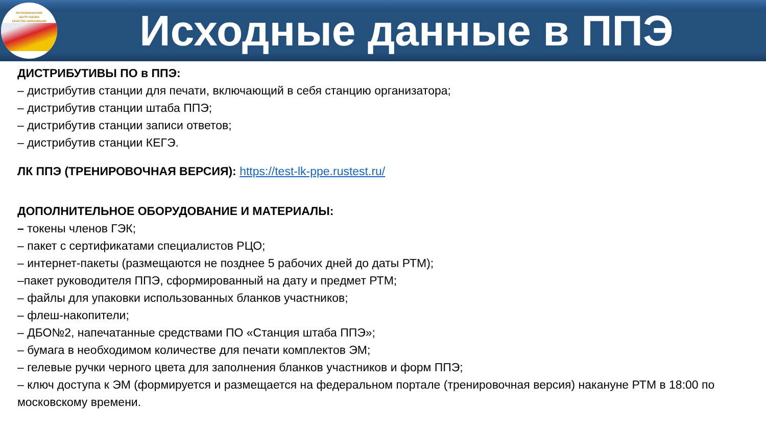РЕСПУБЛИКАНСКИЙ
ЦЕНТР ОЦЕНКИ
КАЧЕСТВА ОБРАЗОВАНИЯ
Исходные данные в ППЭ
ДИСТРИБУТИВЫ ПО в ППЭ:
– дистрибутив станции для печати, включающий в себя станцию организатора;
– дистрибутив станции штаба ППЭ;
– дистрибутив станции записи ответов;
– дистрибутив станции КЕГЭ.
ЛК ППЭ (ТРЕНИРОВОЧНАЯ ВЕРСИЯ): https://test-lk-ppe.rustest.ru/
ДОПОЛНИТЕЛЬНОЕ ОБОРУДОВАНИЕ И МАТЕРИАЛЫ:
– токены членов ГЭК;
– пакет с сертификатами специалистов РЦО;
– интернет-пакеты (размещаются не позднее 5 рабочих дней до даты РТМ);
–пакет руководителя ППЭ, сформированный на дату и предмет РТМ;
– файлы для упаковки использованных бланков участников;
– флеш-накопители;
– ДБО№2, напечатанные средствами ПО «Станция штаба ППЭ»;
– бумага в необходимом количестве для печати комплектов ЭМ;
– гелевые ручки черного цвета для заполнения бланков участников и форм ППЭ;
– ключ доступа к ЭМ (формируется и размещается на федеральном портале (тренировочная версия) накануне РТМ в 18:00 по московскому времени.